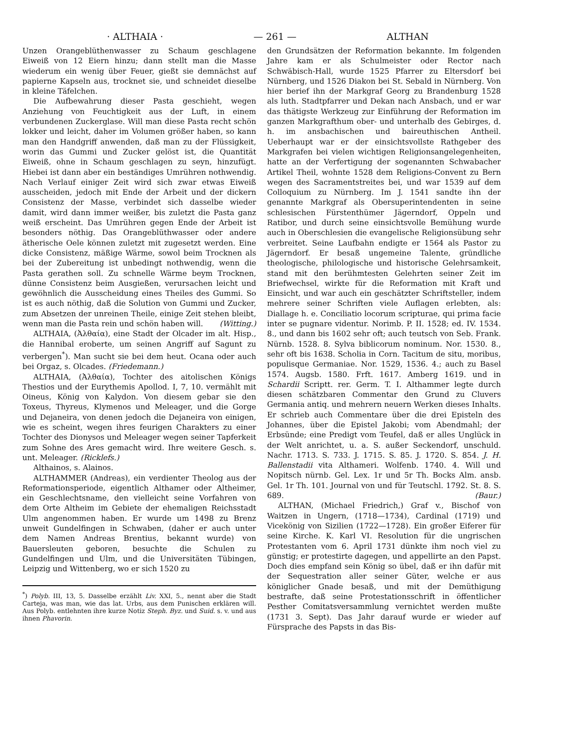· ALTHAIA · — 261 — ALTHAN
Unzen Orangeblüthenwasser zu Schaum geschlagene Eiweiß von 12 Eiern hinzu; dann stellt man die Masse wiederum ein wenig über Feuer, gießt sie demnächst auf papierne Kapseln aus, trocknet sie, und schneidet dieselbe in kleine Täfelchen.
Die Aufbewahrung dieser Pasta geschieht, wegen Anziehung von Feuchtigkeit aus der Luft, in einem verbundenen Zuckerglase. Will man diese Pasta recht schön lokker und leicht, daher im Volumen größer haben, so kann man den Handgriff anwenden, daß man zu der Flüssigkeit, worin das Gummi und Zucker gelöst ist, die Quantität Eiweiß, ohne in Schaum geschlagen zu seyn, hinzufügt. Hiebei ist dann aber ein beständiges Umrühren nothwendig. Nach Verlauf einiger Zeit wird sich zwar etwas Eiweiß ausscheiden, jedoch mit Ende der Arbeit und der dickern Consistenz der Masse, verbindet sich dasselbe wieder damit, wird dann immer weißer, bis zuletzt die Pasta ganz weiß erscheint. Das Umrühren gegen Ende der Arbeit ist besonders nöthig. Das Orangeblüthwasser oder andere ätherische Oele können zuletzt mit zugesetzt werden. Eine dicke Consistenz, mäßige Wärme, sowol beim Trocknen als bei der Zubereitung ist unbedingt nothwendig, wenn die Pasta gerathen soll. Zu schnelle Wärme beym Trocknen, dünne Consistenz beim Ausgießen, verursachen leicht und gewöhnlich die Ausscheidung eines Theiles des Gummi. So ist es auch nöthig, daß die Solution von Gummi und Zucker, zum Absetzen der unreinen Theile, einige Zeit stehen bleibt, wenn man die Pasta rein und schön haben will. (Witting.)
ALTHAIA, (Ἀλθαία), eine Stadt der Olcader im alt. Hisp., die Hannibal eroberte, um seinen Angriff auf Sagunt zu verbergen<sup>*</sup>). Man sucht sie bei dem heut. Ocana oder auch bei Orgaz, s. Olcades. (Friedemann.)
ALTHAIA, (Ἀλθαία), Tochter des aitolischen Königs Thestios und der Eurythemis Apollod. I, 7, 10. vermählt mit Oineus, König von Kalydon. Von diesem gebar sie den Toxeus, Thyreus, Klymenos und Meleager, und die Gorge und Dejaneira, von denen jedoch die Dejaneira von einigen, wie es scheint, wegen ihres feurigen Charakters zu einer Tochter des Dionysos und Meleager wegen seiner Tapferkeit zum Sohne des Ares gemacht wird. Ihre weitere Gesch. s. unt. Meleager. (Ricklefs.)
Althainos, s. Alainos.
ALTHAMMER (Andreas), ein verdienter Theolog aus der Reformationsperiode, eigentlich Althamer oder Altheimer, ein Geschlechtsname, den vielleicht seine Vorfahren von dem Orte Altheim im Gebiete der ehemaligen Reichsstadt Ulm angenommen haben. Er wurde um 1498 zu Brenz unweit Gundelfingen in Schwaben, (daher er auch unter dem Namen Andreas Brentius, bekannt wurde) von Bauersleuten geboren, besuchte die Schulen zu Gundelfingen und Ulm, und die Universitäten Tübingen, Leipzig und Wittenberg, wo er sich 1520 zu
<sup>*</sup>) Polyb. III, 13, 5. Dasselbe erzählt Liv. XXI, 5., nennt aber die Stadt Carteja, was man, wie das lat. Urbs, aus dem Punischen erklären will. Aus Polyb. entlehnten ihre kurze Notiz Steph. Byz. und Suid. s. v. und aus ihnen Phavorin.
den Grundsätzen der Reformation bekannte. Im folgenden Jahre kam er als Schulmeister oder Rector nach Schwäbisch-Hall, wurde 1525 Pfarrer zu Eltersdorf bei Nürnberg, und 1526 Diakon bei St. Sebald in Nürnberg. Von hier berief ihn der Markgraf Georg zu Brandenburg 1528 als luth. Stadtpfarrer und Dekan nach Ansbach, und er war das thätigste Werkzeug zur Einführung der Reformation im ganzen Markgrafthum ober- und unterhalb des Gebirges, d. h. im ansbachischen und baireuthischen Antheil. Ueberhaupt war er der einsichtsvollste Rathgeber des Markgrafen bei vielen wichtigen Religionsangelegenheiten, hatte an der Verfertigung der sogenannten Schwabacher Artikel Theil, wohnte 1528 dem Religions-Convent zu Bern wegen des Sacramentstreites bei, und war 1539 auf dem Colloquium zu Nürnberg. Im J. 1541 sandte ihn der genannte Markgraf als Obersuperintendenten in seine schlesischen Fürstenthümer Jägerndorf, Oppeln und Ratibor, und durch seine einsichtsvolle Bemühung wurde auch in Oberschlesien die evangelische Religionsübung sehr verbreitet. Seine Laufbahn endigte er 1564 als Pastor zu Jägerndorf. Er besaß ungemeine Talente, gründliche theologische, philologische und historische Gelehrsamkeit, stand mit den berühmtesten Gelehrten seiner Zeit im Briefwechsel, wirkte für die Reformation mit Kraft und Einsicht, und war auch ein geschätzter Schriftsteller, indem mehrere seiner Schriften viele Auflagen erlebten, als: Diallage h. e. Conciliatio locorum scripturae, qui prima facie inter se pugnare videntur. Norimb. P. II. 1528; ed. IV. 1534. 8., und dann bis 1602 sehr oft; auch teutsch von Seb. Frank. Nürnb. 1528. 8. Sylva biblicorum nominum. Nor. 1530. 8., sehr oft bis 1638. Scholia in Corn. Tacitum de situ, moribus, populisque Germaniae. Nor. 1529, 1536. 4.; auch zu Basel 1574. Augsb. 1580. Frft. 1617. Amberg 1619. und in Schardii Scriptt. rer. Germ. T. I. Althammer legte durch diesen schätzbaren Commentar den Grund zu Cluvers Germania antiq. und mehrern neuern Werken dieses Inhalts. Er schrieb auch Commentare über die drei Episteln des Johannes, über die Epistel Jakobi; vom Abendmahl; der Erbsünde; eine Predigt vom Teufel, daß er alles Unglück in der Welt anrichtet, u. a. S. außer Seckendorf, unschuld. Nachr. 1713. S. 733. J. 1715. S. 85. J. 1720. S. 854. J. H. Ballenstadii vita Althameri. Wolfenb. 1740. 4. Will und Nopitsch nürnb. Gel. Lex. 1r und 5r Th. Bocks Alm. ansb. Gel. 1r Th. 101. Journal von und für Teutschl. 1792. St. 8. S. 689. (Baur.)
ALTHAN, (Michael Friedrich,) Graf v., Bischof von Waitzen in Ungern, (1718—1734), Cardinal (1719) und Vicekönig von Sizilien (1722—1728). Ein großer Eiferer für seine Kirche. K. Karl VI. Resolution für die ungrischen Protestanten vom 6. April 1731 dünkte ihm noch viel zu günstig; er protestirte dagegen, und appellirte an den Papst. Doch dies empfand sein König so übel, daß er ihn dafür mit der Sequestration aller seiner Güter, welche er aus königlicher Gnade besaß, und mit der Demüthigung bestrafte, daß seine Protestationsschrift in öffentlicher Pesther Comitatsversammlung vernichtet werden mußte (1731 3. Sept). Das Jahr darauf wurde er wieder auf Fürsprache des Papsts in das Bis-